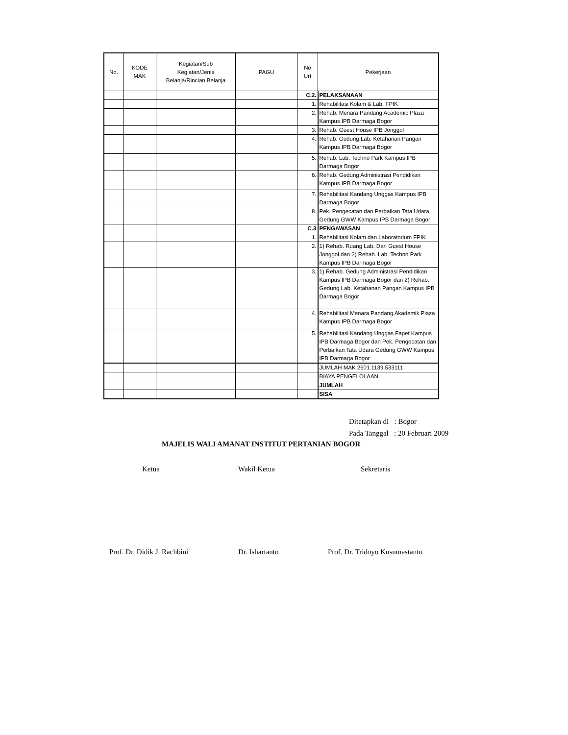| No. | KODE MAK | Kegiatan/Sub Kegiatan/Jenis Belanja/Rincian Belanja | PAGU | No Urt | Pekerjaan |
| --- | --- | --- | --- | --- | --- |
| | | | | C.2. | PELAKSANAAN |
| | | | | 1. | Rehabilitasi Kolam & Lab. FPIK |
| | | | | 2. | Rehab. Menara Pandang Academic Plaza Kampus IPB Darmaga Bogor |
| | | | | 3. | Rehab. Guest House IPB Jonggol |
| | | | | 4. | Rehab. Gedung Lab. Ketahanan Pangan Kampus IPB Darmaga Bogor |
| | | | | 5. | Rehab. Lab. Techno Park Kampus IPB Darmaga Bogor |
| | | | | 6. | Rehab. Gedung Administrasi Pendidikan Kampus IPB Darmaga Bogor |
| | | | | 7. | Rehabilitasi Kandang Unggas Kampus IPB Darmaga Bogor |
| | | | | 8. | Pek. Pengecatan dan Perbaikan Tata Udara Gedung GWW Kampus IPB Darmaga Bogor |
| | | | | C.3 | PENGAWASAN |
| | | | | 1. | Rehabilitasi Kolam dan Laboratorium FPIK |
| | | | | 2. | 1) Rehab. Ruang Lab. Dan Guest House Jonggol dan 2) Rehab. Lab. Techno Park Kampus IPB Darmaga Bogor |
| | | | | 3. | 1) Rehab. Gedung Administrasi Pendidikan Kampus IPB Darmaga Bogor dan 2) Rehab. Gedung Lab. Ketahanan Pangan Kampus IPB Darmaga Bogor |
| | | | | 4. | Rehabilitasi Menara Pandang Akademik Plaza Kampus IPB Darmaga Bogor |
| | | | | 5. | Rehabilitasi Kandang Unggas Fapet Kampus IPB Darmaga Bogor dan Pek. Pengecatan dan Perbaikan Tata Udara Gedung GWW Kampus IPB Darmaga Bogor |
| | | | | | JUMLAH MAK 2601.1139.533111 |
| | | | | | BIAYA PENGELOLAAN |
| | | | | | JUMLAH |
| | | | | | SISA |
Ditetapkan di : Bogor
Pada Tanggal : 20 Februari 2009
MAJELIS WALI AMANAT INSTITUT PERTANIAN BOGOR
Ketua Wakil Ketua Sekretaris
Prof. Dr. Didik J. Rachbini Dr. Ishartanto Prof. Dr. Tridoyo Kusumastanto